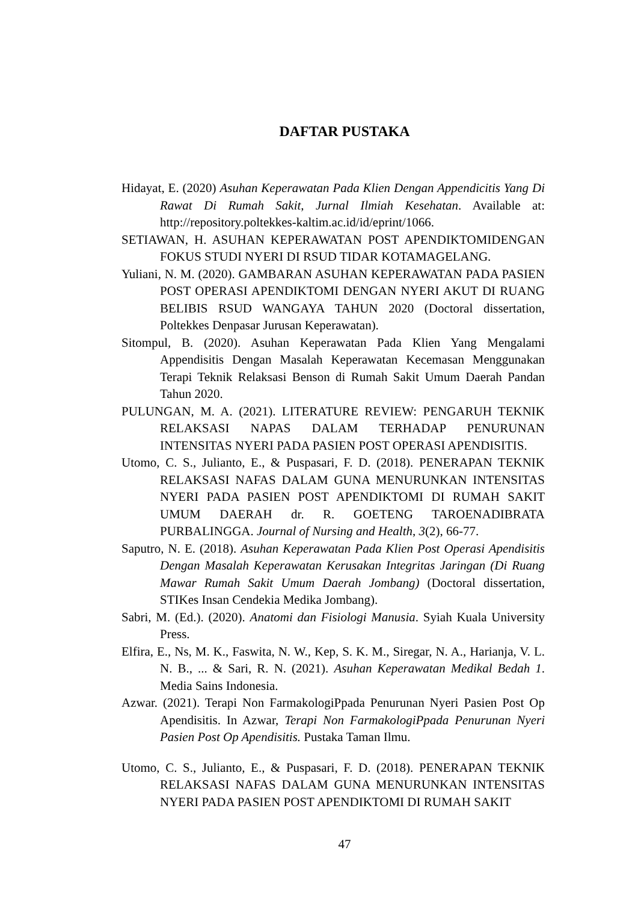DAFTAR PUSTAKA
Hidayat, E. (2020) Asuhan Keperawatan Pada Klien Dengan Appendicitis Yang Di Rawat Di Rumah Sakit, Jurnal Ilmiah Kesehatan. Available at: http://repository.poltekkes-kaltim.ac.id/id/eprint/1066.
SETIAWAN, H. ASUHAN KEPERAWATAN POST APENDIKTOMIDENGAN FOKUS STUDI NYERI DI RSUD TIDAR KOTAMAGELANG.
Yuliani, N. M. (2020). GAMBARAN ASUHAN KEPERAWATAN PADA PASIEN POST OPERASI APENDIKTOMI DENGAN NYERI AKUT DI RUANG BELIBIS RSUD WANGAYA TAHUN 2020 (Doctoral dissertation, Poltekkes Denpasar Jurusan Keperawatan).
Sitompul, B. (2020). Asuhan Keperawatan Pada Klien Yang Mengalami Appendisitis Dengan Masalah Keperawatan Kecemasan Menggunakan Terapi Teknik Relaksasi Benson di Rumah Sakit Umum Daerah Pandan Tahun 2020.
PULUNGAN, M. A. (2021). LITERATURE REVIEW: PENGARUH TEKNIK RELAKSASI NAPAS DALAM TERHADAP PENURUNAN INTENSITAS NYERI PADA PASIEN POST OPERASI APENDISITIS.
Utomo, C. S., Julianto, E., & Puspasari, F. D. (2018). PENERAPAN TEKNIK RELAKSASI NAFAS DALAM GUNA MENURUNKAN INTENSITAS NYERI PADA PASIEN POST APENDIKTOMI DI RUMAH SAKIT UMUM DAERAH dr. R. GOETENG TAROENADIBRATA PURBALINGGA. Journal of Nursing and Health, 3(2), 66-77.
Saputro, N. E. (2018). Asuhan Keperawatan Pada Klien Post Operasi Apendisitis Dengan Masalah Keperawatan Kerusakan Integritas Jaringan (Di Ruang Mawar Rumah Sakit Umum Daerah Jombang) (Doctoral dissertation, STIKes Insan Cendekia Medika Jombang).
Sabri, M. (Ed.). (2020). Anatomi dan Fisiologi Manusia. Syiah Kuala University Press.
Elfira, E., Ns, M. K., Faswita, N. W., Kep, S. K. M., Siregar, N. A., Harianja, V. L. N. B., ... & Sari, R. N. (2021). Asuhan Keperawatan Medikal Bedah 1. Media Sains Indonesia.
Azwar. (2021). Terapi Non FarmakologiPpada Penurunan Nyeri Pasien Post Op Apendisitis. In Azwar, Terapi Non FarmakologiPpada Penurunan Nyeri Pasien Post Op Apendisitis. Pustaka Taman Ilmu.
Utomo, C. S., Julianto, E., & Puspasari, F. D. (2018). PENERAPAN TEKNIK RELAKSASI NAFAS DALAM GUNA MENURUNKAN INTENSITAS NYERI PADA PASIEN POST APENDIKTOMI DI RUMAH SAKIT
47